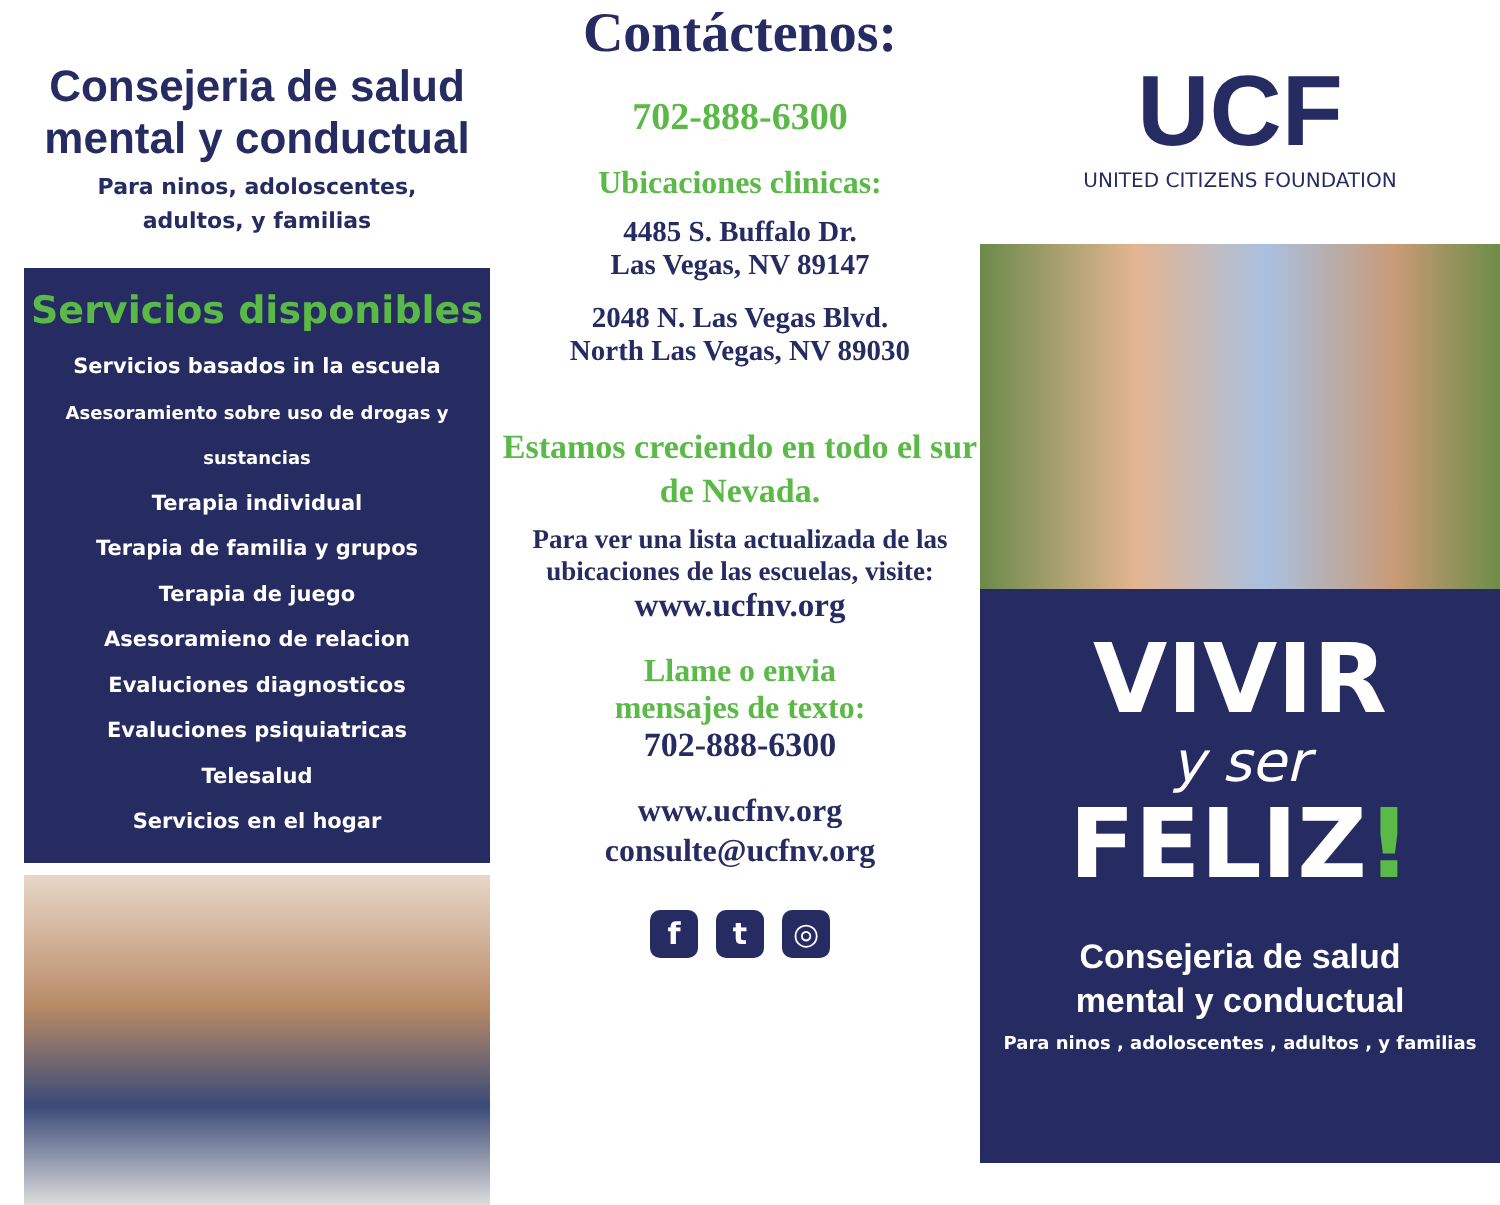Consejeria de salud mental y conductual
Para ninos, adoloscentes,
adultos, y familias
Servicios disponibles
Servicios basados in la escuela
Asesoramiento sobre uso de drogas y sustancias
Terapia individual
Terapia de familia y grupos
Terapia de juego
Asesoramieno de relacion
Evaluciones diagnosticos
Evaluciones psiquiatricas
Telesalud
Servicios en el hogar
Contáctenos:
702-888-6300
Ubicaciones clinicas:
4485 S. Buffalo Dr.
Las Vegas, NV 89147
2048 N. Las Vegas Blvd.
North Las Vegas, NV 89030
Estamos creciendo en todo el sur de Nevada.
Para ver una lista actualizada de las ubicaciones de las escuelas, visite:
www.ucfnv.org
Llame o envia
mensajes de texto:
702-888-6300
www.ucfnv.org
consulte@ucfnv.org
f t ◎
UCF
UNITED CITIZENS FOUNDATION
VIVIR
y ser
FELIZ!
Consejeria de salud
mental y conductual
Para ninos , adoloscentes , adultos , y familias